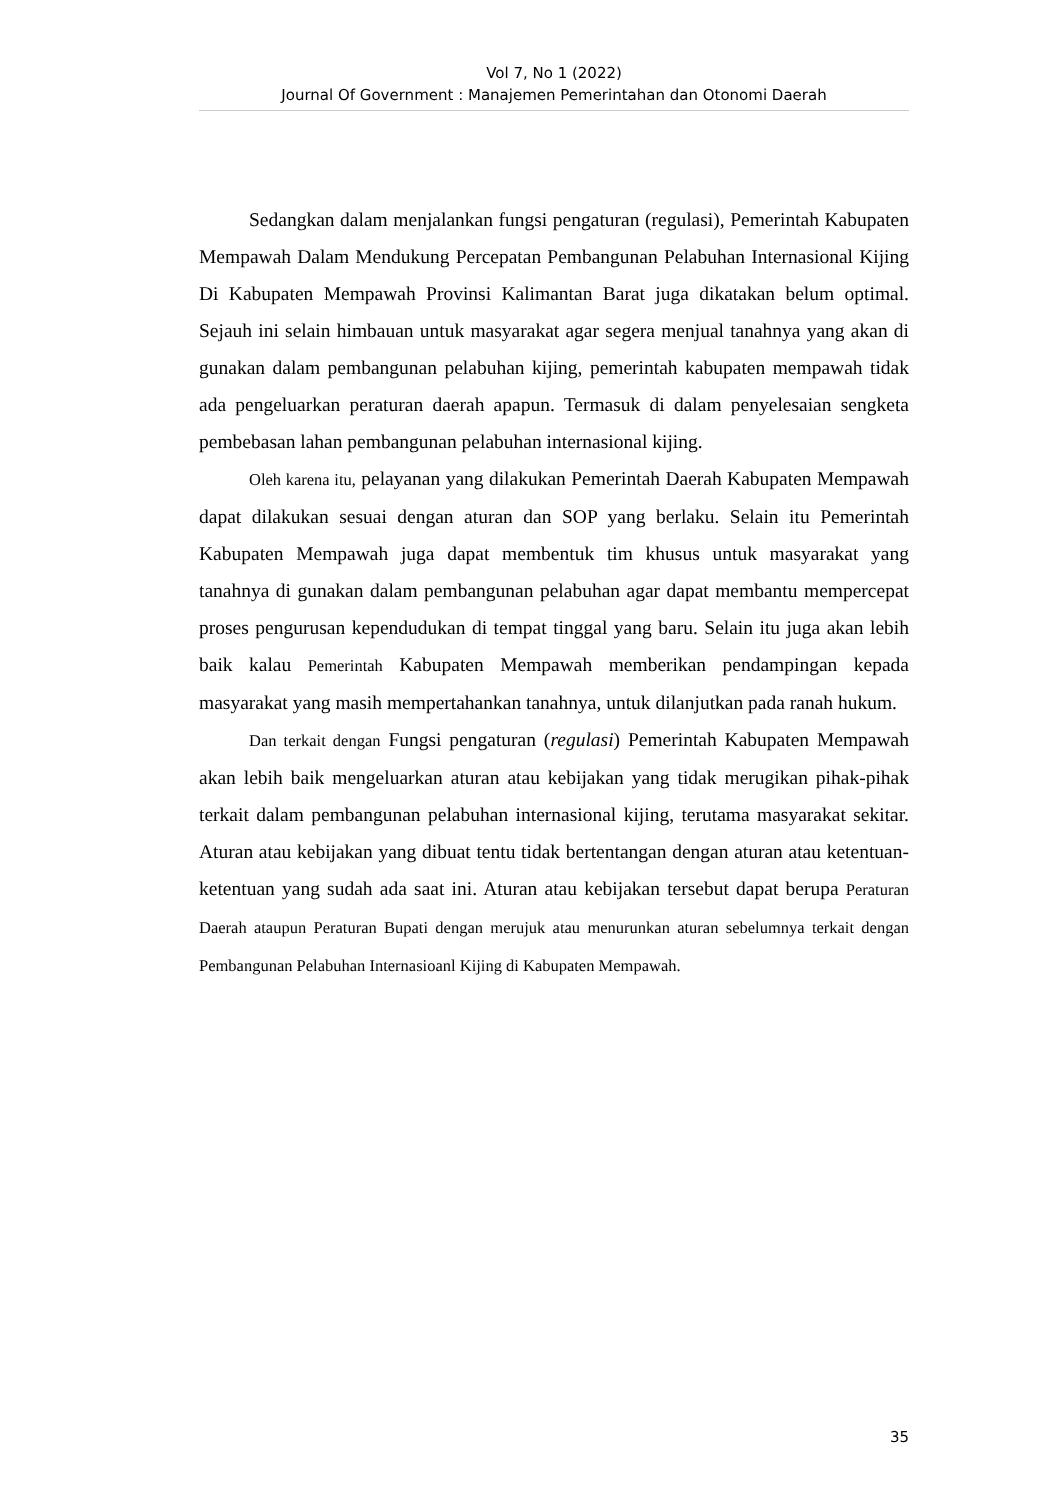Vol 7, No 1 (2022)
Journal Of Government : Manajemen Pemerintahan dan Otonomi Daerah
Sedangkan dalam menjalankan fungsi pengaturan (regulasi), Pemerintah Kabupaten Mempawah Dalam Mendukung Percepatan Pembangunan Pelabuhan Internasional Kijing Di Kabupaten Mempawah Provinsi Kalimantan Barat juga dikatakan belum optimal. Sejauh ini selain himbauan untuk masyarakat agar segera menjual tanahnya yang akan di gunakan dalam pembangunan pelabuhan kijing, pemerintah kabupaten mempawah tidak ada pengeluarkan peraturan daerah apapun. Termasuk di dalam penyelesaian sengketa pembebasan lahan pembangunan pelabuhan internasional kijing.
Oleh karena itu, pelayanan yang dilakukan Pemerintah Daerah Kabupaten Mempawah dapat dilakukan sesuai dengan aturan dan SOP yang berlaku. Selain itu Pemerintah Kabupaten Mempawah juga dapat membentuk tim khusus untuk masyarakat yang tanahnya di gunakan dalam pembangunan pelabuhan agar dapat membantu mempercepat proses pengurusan kependudukan di tempat tinggal yang baru. Selain itu juga akan lebih baik kalau Pemerintah Kabupaten Mempawah memberikan pendampingan kepada masyarakat yang masih mempertahankan tanahnya, untuk dilanjutkan pada ranah hukum.
Dan terkait dengan Fungsi pengaturan (regulasi) Pemerintah Kabupaten Mempawah akan lebih baik mengeluarkan aturan atau kebijakan yang tidak merugikan pihak-pihak terkait dalam pembangunan pelabuhan internasional kijing, terutama masyarakat sekitar. Aturan atau kebijakan yang dibuat tentu tidak bertentangan dengan aturan atau ketentuan-ketentuan yang sudah ada saat ini. Aturan atau kebijakan tersebut dapat berupa Peraturan Daerah ataupun Peraturan Bupati dengan merujuk atau menurunkan aturan sebelumnya terkait dengan Pembangunan Pelabuhan Internasioanl Kijing di Kabupaten Mempawah.
35